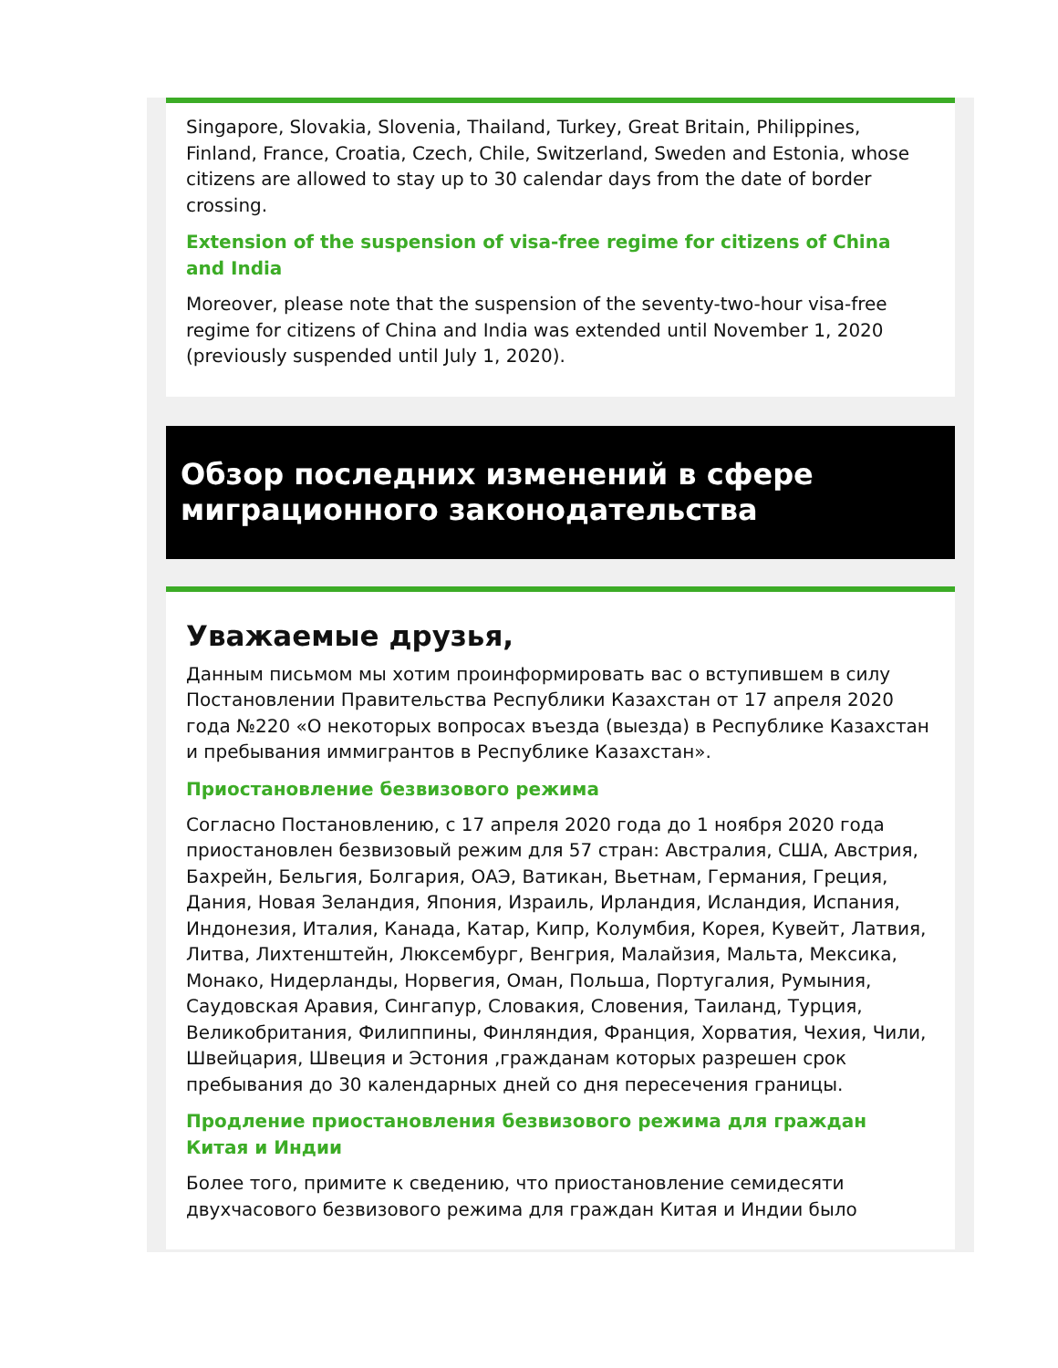Singapore, Slovakia, Slovenia, Thailand, Turkey, Great Britain, Philippines, Finland, France, Croatia, Czech, Chile, Switzerland, Sweden and Estonia, whose citizens are allowed to stay up to 30 calendar days from the date of border crossing.
Extension of the suspension of visa-free regime for citizens of China and India
Moreover, please note that the suspension of the seventy-two-hour visa-free regime for citizens of China and India was extended until November 1, 2020 (previously suspended until July 1, 2020).
Обзор последних изменений в сфере миграционного законодательства
Уважаемые друзья,
Данным письмом мы хотим проинформировать вас о вступившем в силу Постановлении Правительства Республики Казахстан от 17 апреля 2020 года №220 «О некоторых вопросах въезда (выезда) в Республике Казахстан и пребывания иммигрантов в Республике Казахстан».
Приостановление безвизового режима
Согласно Постановлению, с 17 апреля 2020 года до 1 ноября 2020 года приостановлен безвизовый режим для 57 стран: Австралия, США, Австрия, Бахрейн, Бельгия, Болгария, ОАЭ, Ватикан, Вьетнам, Германия, Греция, Дания, Новая Зеландия, Япония, Израиль, Ирландия, Исландия, Испания, Индонезия, Италия, Канада, Катар, Кипр, Колумбия, Корея, Кувейт, Латвия, Литва, Лихтенштейн, Люксембург, Венгрия, Малайзия, Мальта, Мексика, Монако, Нидерланды, Норвегия, Оман, Польша, Португалия, Румыния, Саудовская Аравия, Сингапур, Словакия, Словения, Таиланд, Турция, Великобритания, Филиппины, Финляндия, Франция, Хорватия, Чехия, Чили, Швейцария, Швеция и Эстония ,гражданам которых разрешен срок пребывания до 30 календарных дней со дня пересечения границы.
Продление приостановления безвизового режима для граждан Китая и Индии
Более того, примите к сведению, что приостановление семидесяти двухчасового безвизового режима для граждан Китая и Индии было